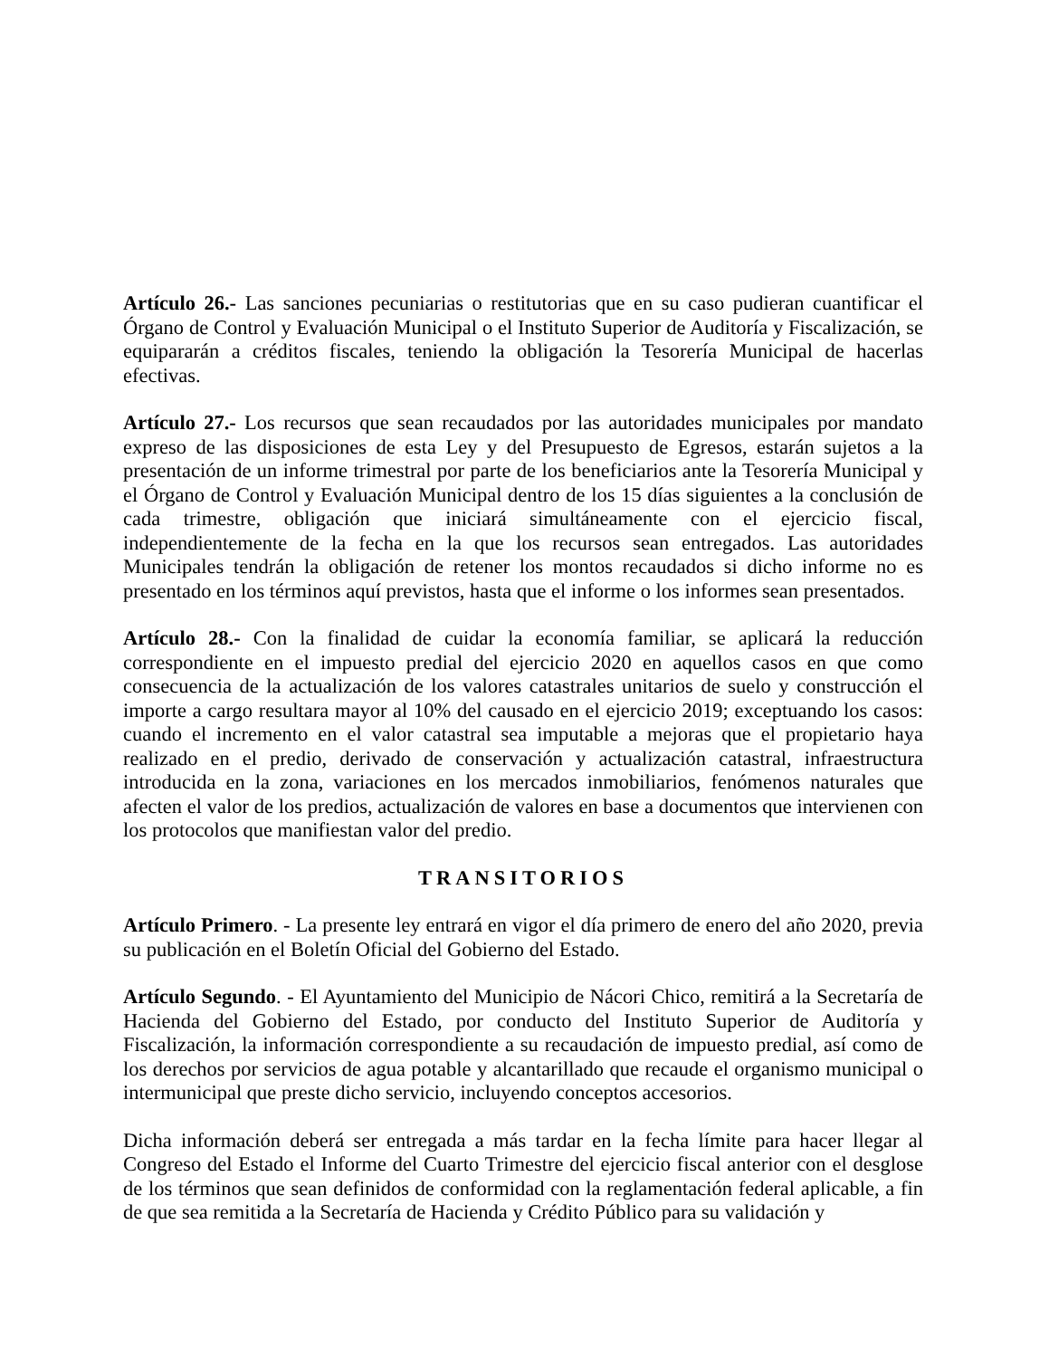Artículo 26.- Las sanciones pecuniarias o restitutorias que en su caso pudieran cuantificar el Órgano de Control y Evaluación Municipal o el Instituto Superior de Auditoría y Fiscalización, se equipararán a créditos fiscales, teniendo la obligación la Tesorería Municipal de hacerlas efectivas.
Artículo 27.- Los recursos que sean recaudados por las autoridades municipales por mandato expreso de las disposiciones de esta Ley y del Presupuesto de Egresos, estarán sujetos a la presentación de un informe trimestral por parte de los beneficiarios ante la Tesorería Municipal y el Órgano de Control y Evaluación Municipal dentro de los 15 días siguientes a la conclusión de cada trimestre, obligación que iniciará simultáneamente con el ejercicio fiscal, independientemente de la fecha en la que los recursos sean entregados. Las autoridades Municipales tendrán la obligación de retener los montos recaudados si dicho informe no es presentado en los términos aquí previstos, hasta que el informe o los informes sean presentados.
Artículo 28.- Con la finalidad de cuidar la economía familiar, se aplicará la reducción correspondiente en el impuesto predial del ejercicio 2020 en aquellos casos en que como consecuencia de la actualización de los valores catastrales unitarios de suelo y construcción el importe a cargo resultara mayor al 10% del causado en el ejercicio 2019; exceptuando los casos: cuando el incremento en el valor catastral sea imputable a mejoras que el propietario haya realizado en el predio, derivado de conservación y actualización catastral, infraestructura introducida en la zona, variaciones en los mercados inmobiliarios, fenómenos naturales que afecten el valor de los predios, actualización de valores en base a documentos que intervienen con los protocolos que manifiestan valor del predio.
TRANSITORIOS
Artículo Primero. - La presente ley entrará en vigor el día primero de enero del año 2020, previa su publicación en el Boletín Oficial del Gobierno del Estado.
Artículo Segundo. - El Ayuntamiento del Municipio de Nácori Chico, remitirá a la Secretaría de Hacienda del Gobierno del Estado, por conducto del Instituto Superior de Auditoría y Fiscalización, la información correspondiente a su recaudación de impuesto predial, así como de los derechos por servicios de agua potable y alcantarillado que recaude el organismo municipal o intermunicipal que preste dicho servicio, incluyendo conceptos accesorios.
Dicha información deberá ser entregada a más tardar en la fecha límite para hacer llegar al Congreso del Estado el Informe del Cuarto Trimestre del ejercicio fiscal anterior con el desglose de los términos que sean definidos de conformidad con la reglamentación federal aplicable, a fin de que sea remitida a la Secretaría de Hacienda y Crédito Público para su validación y